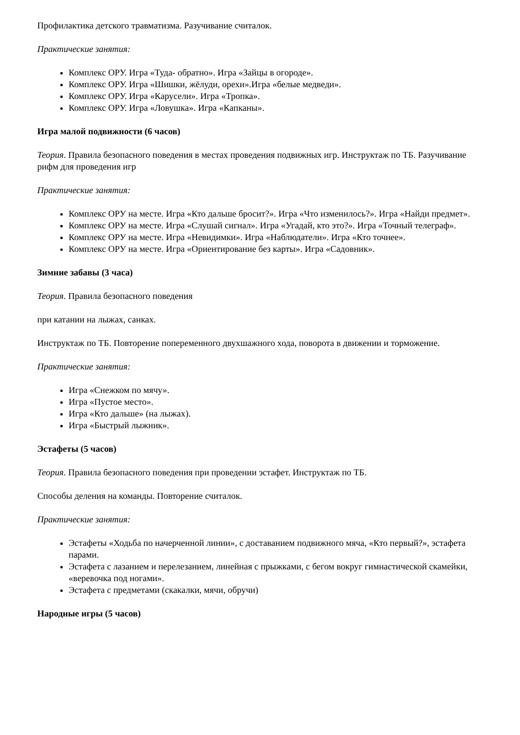Профилактика детского травматизма. Разучивание считалок.
Практические занятия:
Комплекс ОРУ. Игра «Туда- обратно». Игра «Зайцы в огороде».
Комплекс ОРУ. Игра «Шишки, жёлуди, орехи».Игра «белые медведи».
Комплекс ОРУ. Игра «Карусели». Игра «Тропка».
Комплекс ОРУ. Игра «Ловушка». Игра «Капканы».
Игра малой подвижности (6 часов)
Теория. Правила безопасного поведения в местах проведения подвижных игр. Инструктаж по ТБ. Разучивание рифм для проведения игр
Практические занятия:
Комплекс ОРУ на месте. Игра «Кто дальше бросит?». Игра «Что изменилось?». Игра «Найди предмет».
Комплекс ОРУ на месте. Игра «Слушай сигнал». Игра «Угадай, кто это?». Игра «Точный телеграф».
Комплекс ОРУ на месте. Игра «Невидимки». Игра «Наблюдатели». Игра «Кто точнее».
Комплекс ОРУ на месте. Игра «Ориентирование без карты». Игра «Садовник».
Зимние забавы (3 часа)
Теория. Правила безопасного поведения
при катании на лыжах, санках.
Инструктаж по ТБ. Повторение попеременного двухшажного хода, поворота в движении и торможение.
Практические занятия:
Игра «Снежком по мячу».
Игра «Пустое место».
Игра «Кто дальше» (на лыжах).
Игра «Быстрый лыжник».
Эстафеты (5 часов)
Теория. Правила безопасного поведения при проведении эстафет. Инструктаж по ТБ.
Способы деления на команды. Повторение считалок.
Практические занятия:
Эстафеты «Ходьба по начерченной линии», с доставанием подвижного мяча, «Кто первый?», эстафета парами.
Эстафета с лазанием и перелезанием, линейная с прыжками, с бегом вокруг гимнастической скамейки, «веревочка под ногами».
Эстафета с предметами (скакалки, мячи, обручи)
Народные игры (5 часов)